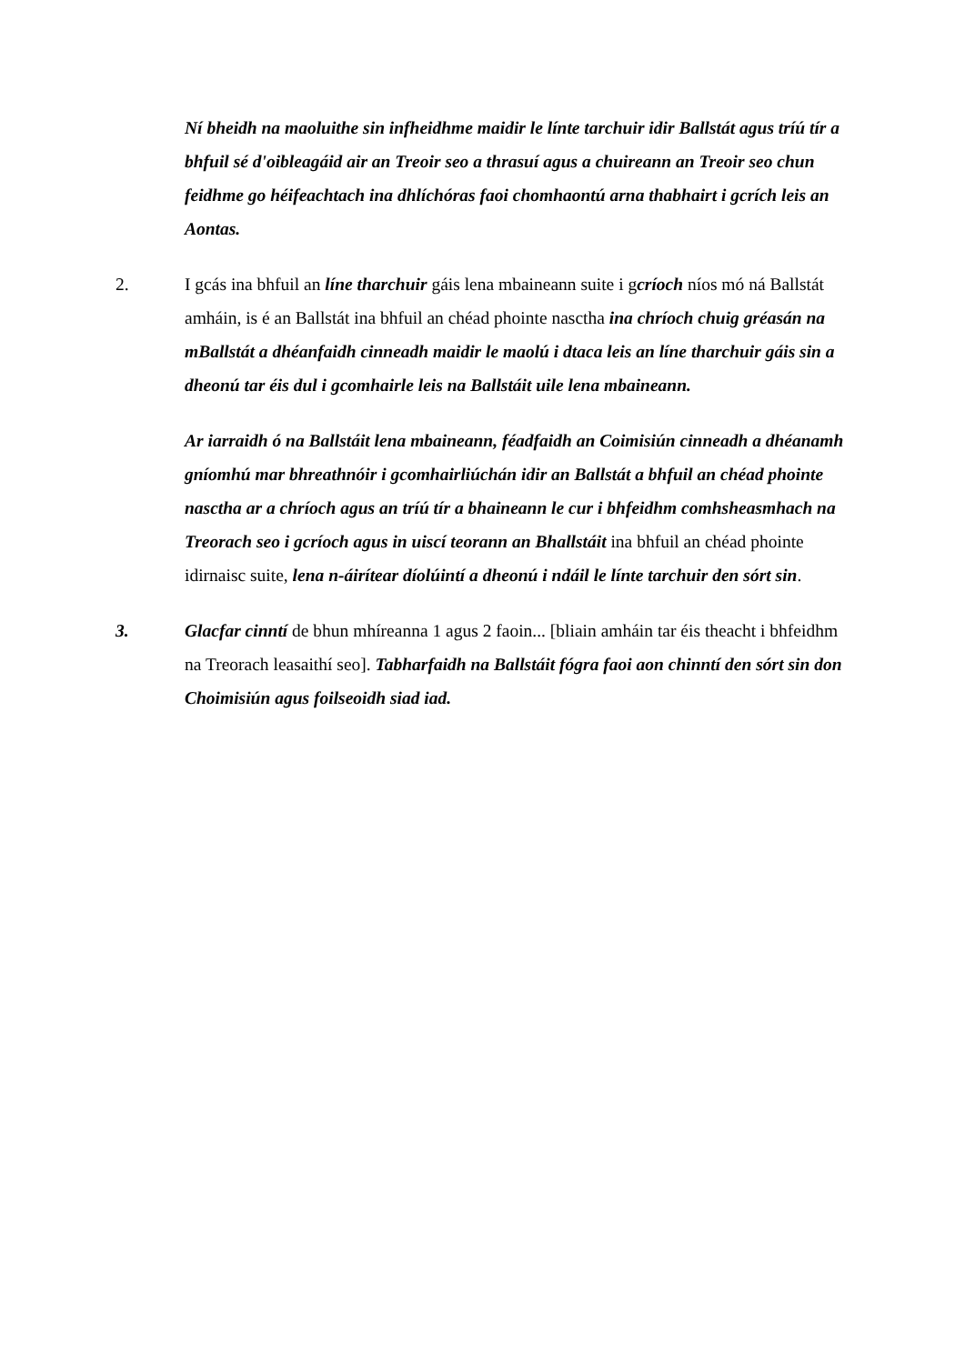Ní bheidh na maoluithe sin infheidhme maidir le línte tarchuir idir Ballstát agus tríú tír a bhfuil sé d'oibleagáid air an Treoir seo a thrasuí agus a chuireann an Treoir seo chun feidhme go héifeachtach ina dhlíchóras faoi chomhaontú arna thabhairt i gcrích leis an Aontas.
2. I gcás ina bhfuil an líne tharchuir gáis lena mbaineann suite i gcríoch níos mó ná Ballstát amháin, is é an Ballstát ina bhfuil an chéad phointe nasctha ina chríoch chuig gréasán na mBallstát a dhéanfaidh cinneadh maidir le maolú i dtaca leis an líne tharchuir gáis sin a dheonú tar éis dul i gcomhairle leis na Ballstáit uile lena mbaineann.
Ar iarraidh ó na Ballstáit lena mbaineann, féadfaidh an Coimisiún cinneadh a dhéanamh gníomhú mar bhreathnóir i gcomhairliúchán idir an Ballstát a bhfuil an chéad phointe nasctha ar a chríoch agus an tríú tír a bhaineann le cur i bhfeidhm comhsheasmhach na Treorach seo i gcríoch agus in uiscí teorann an Bhallstáit ina bhfuil an chéad phointe idirnaisc suite, lena n-áirítear díolúintí a dheonú i ndáil le línte tarchuir den sórt sin.
3. Glacfar cinntí de bhun mhíreanna 1 agus 2 faoin... [bliain amháin tar éis theacht i bhfeidhm na Treorach leasaithí seo]. Tabharfaidh na Ballstáit fógra faoi aon chinntí den sórt sin don Choimisiún agus foilseoidh siad iad.